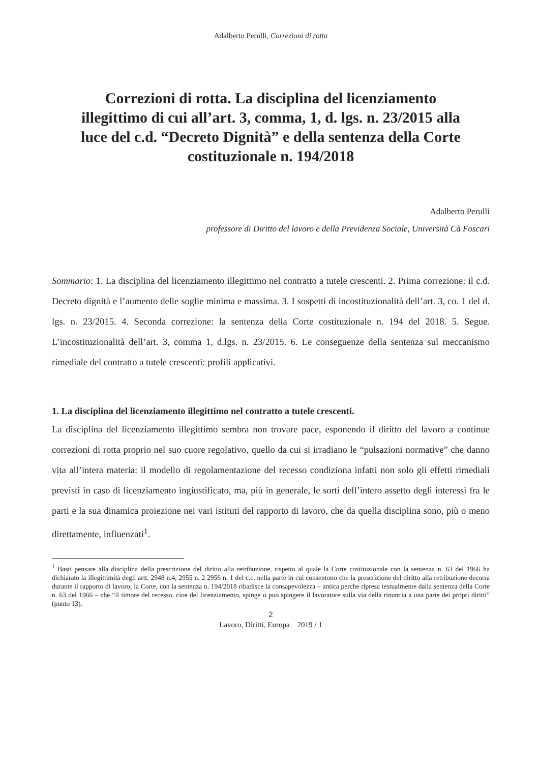Adalberto Perulli, Correzioni di rotta
Correzioni di rotta. La disciplina del licenziamento illegittimo di cui all’art. 3, comma, 1, d. lgs. n. 23/2015 alla luce del c.d. “Decreto Dignità” e della sentenza della Corte costituzionale n. 194/2018
Adalberto Perulli
professore di Diritto del lavoro e della Previdenza Sociale, Università Cà Foscari
Sommario: 1. La disciplina del licenziamento illegittimo nel contratto a tutele crescenti. 2. Prima correzione: il c.d. Decreto dignità e l’aumento delle soglie minima e massima. 3. I sospetti di incostituzionalità dell’art. 3, co. 1 del d. lgs. n. 23/2015. 4. Seconda correzione: la sentenza della Corte costituzionale n. 194 del 2018. 5. Segue. L’incostituzionalità dell’art. 3, comma 1, d.lgs. n. 23/2015. 6. Le conseguenze della sentenza sul meccanismo rimediale del contratto a tutele crescenti: profili applicativi.
1. La disciplina del licenziamento illegittimo nel contratto a tutele crescenti.
La disciplina del licenziamento illegittimo sembra non trovare pace, esponendo il diritto del lavoro a continue correzioni di rotta proprio nel suo cuore regolativo, quello da cui si irradiano le “pulsazioni normative” che danno vita all’intera materia: il modello di regolamentazione del recesso condiziona infatti non solo gli effetti rimediali previsti in caso di licenziamento ingiustificato, ma, più in generale, le sorti dell’intero assetto degli interessi fra le parti e la sua dinamica proiezione nei vari istituti del rapporto di lavoro, che da quella disciplina sono, più o meno direttamente, influenzati<sup>1</sup>.
<sup>1</sup> Basti pensare alla disciplina della prescrizione del diritto alla retribuzione, rispetto al quale la Corte costituzionale con la sentenza n. 63 del 1966 ha dichiarato la illegittimità degli artt. 2948 n.4, 2955 n. 2 2956 n. 1 del c.c. nella parte in cui consentono che la prescrizione del diritto alla retribuzione decorra durante il rapporto di lavoro; la Corte, con la sentenza n. 194/2018 ribadisce la consapevolezza – antica perche ripresa testualmente dalla sentenza della Corte n. 63 del 1966 – che “il timore del recesso, cioe del licenziamento, spinge o puo spingere il lavoratore sulla via della rinuncia a una parte dei propri diritti” (punto 13).
2
Lavoro, Diritti, Europa 2019 / 1